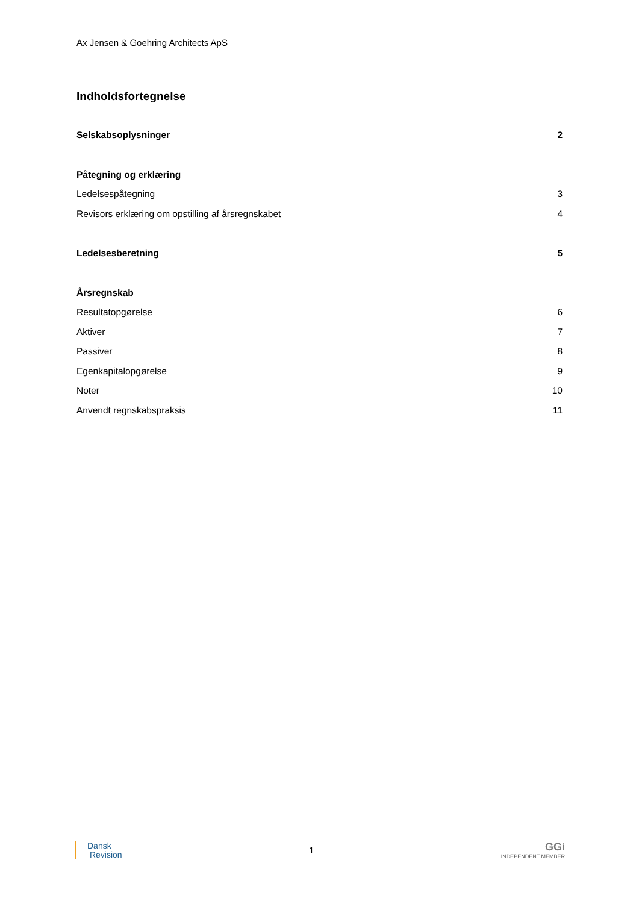Ax Jensen & Goehring Architects ApS
Indholdsfortegnelse
Selskabsoplysninger 2
Påtegning og erklæring
Ledelsespåtegning 3
Revisors erklæring om opstilling af årsregnskabet 4
Ledelsesberetning 5
Årsregnskab
Resultatopgørelse 6
Aktiver 7
Passiver 8
Egenkapitalopgørelse 9
Noter 10
Anvendt regnskabspraksis 11
Dansk
Revision
1
GGi
INDEPENDENT MEMBER